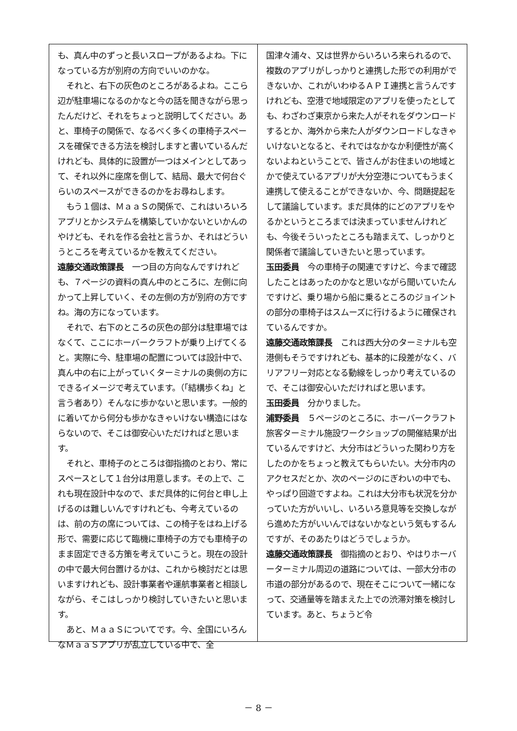も、真ん中のずっと長いスロープがあるよね。下になっている方が別府の方向でいいのかな。
それと、右下の灰色のところがあるよね。ここら辺が駐車場になるのかなと今の話を聞きながら思ったんだけど、それをちょっと説明してください。あと、車椅子の関係で、なるべく多くの車椅子スペースを確保できる方法を検討しますと書いているんだけれども、具体的に設置が一つはメインとしてあって、それ以外に座席を倒して、結局、最大で何台ぐらいのスペースができるのかをお尋ねします。
もう１個は、ＭａａＳの関係で、これはいろいろアプリとかシステムを構築していかないといかんのやけども、それを作る会社と言うか、それはどういうところを考えているかを教えてください。
遠藤交通政策課長　一つ目の方向なんですけれども、７ページの資料の真ん中のところに、左側に向かって上昇していく、その左側の方が別府の方ですね。海の方になっています。
それで、右下のところの灰色の部分は駐車場ではなくて、ここにホーバークラフトが乗り上げてくると。実際に今、駐車場の配置については設計中で、真ん中の右に上がっていくターミナルの奥側の方にできるイメージで考えています。（「結構歩くね」と言う者あり）そんなに歩かないと思います。一般的に着いてから何分も歩かなきゃいけない構造にはならないので、そこは御安心いただければと思います。
それと、車椅子のところは御指摘のとおり、常にスペースとして１台分は用意します。その上で、これも現在設計中なので、まだ具体的に何台と申し上げるのは難しいんですけれども、今考えているのは、前の方の席については、この椅子をはね上げる形で、需要に応じて臨機に車椅子の方でも車椅子のまま固定できる方策を考えていこうと。現在の設計の中で最大何台置けるかは、これから検討だとは思いますけれども、設計事業者や運航事業者と相談しながら、そこはしっかり検討していきたいと思います。
あと、ＭａａＳについてです。今、全国にいろんなＭａａＳアプリが乱立している中で、全
国津々浦々、又は世界からいろいろ来られるので、複数のアプリがしっかりと連携した形での利用ができないか、これがいわゆるＡＰＩ連携と言うんですけれども、空港で地域限定のアプリを使ったとしても、わざわざ東京から来た人がそれをダウンロードするとか、海外から来た人がダウンロードしなきゃいけないとなると、それではなかなか利便性が高くないよねということで、皆さんがお住まいの地域とかで使えているアプリが大分空港についてもうまく連携して使えることができないか、今、問題提起をして議論しています。まだ具体的にどのアプリをやるかというところまでは決まっていませんけれども、今後そういったところも踏まえて、しっかりと関係者で議論していきたいと思っています。
玉田委員　今の車椅子の関連ですけど、今まで確認したことはあったのかなと思いながら聞いていたんですけど、乗り場から船に乗るところのジョイントの部分の車椅子はスムーズに行けるように確保されているんですか。
遠藤交通政策課長　これは西大分のターミナルも空港側もそうですけれども、基本的に段差がなく、バリアフリー対応となる動線をしっかり考えているので、そこは御安心いただければと思います。
玉田委員　分かりました。
浦野委員　５ページのところに、ホーバークラフト旅客ターミナル施設ワークショップの開催結果が出ているんですけど、大分市はどういった関わり方をしたのかをちょっと教えてもらいたい。大分市内のアクセスだとか、次のページのにぎわいの中でも、やっぱり回遊ですよね。これは大分市も状況を分かっていた方がいいし、いろいろ意見等を交換しながら進めた方がいいんではないかなという気もするんですが、そのあたりはどうでしょうか。
遠藤交通政策課長　御指摘のとおり、やはりホーバーターミナル周辺の道路については、一部大分市の市道の部分があるので、現在そこについて一緒になって、交通量等を踏まえた上での渋滞対策を検討しています。あと、ちょうど令
－ 8 －